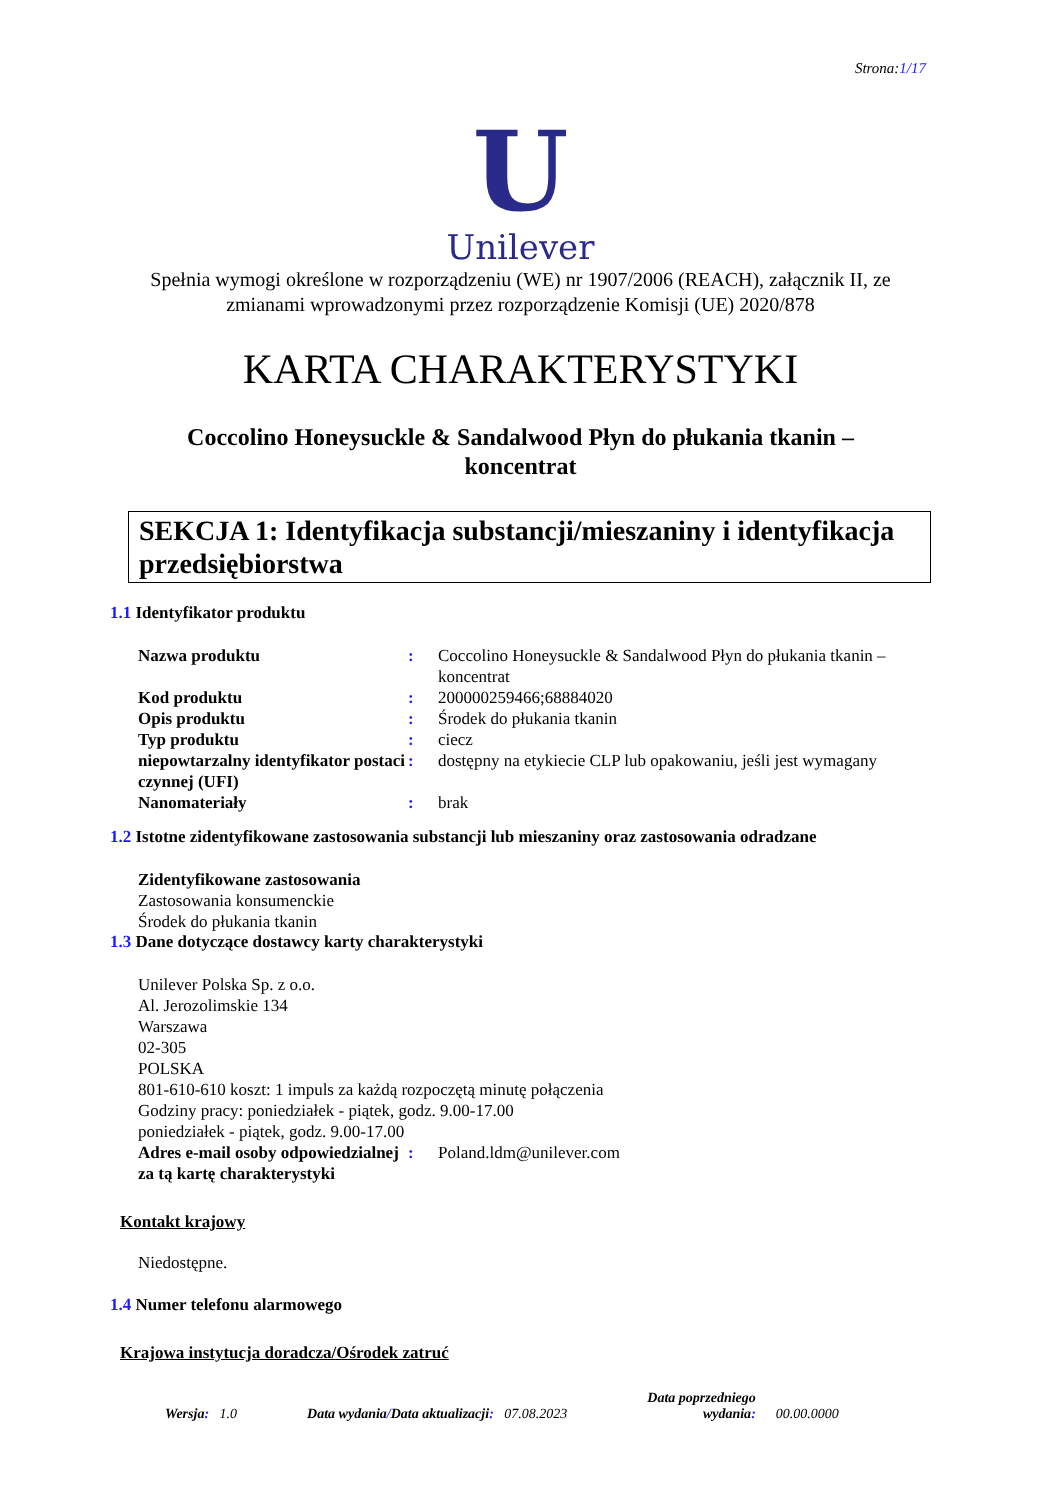Strona:1/17
U
Unilever
Spełnia wymogi określone w rozporządzeniu (WE) nr 1907/2006 (REACH), załącznik II, ze zmianami wprowadzonymi przez rozporządzenie Komisji (UE) 2020/878
KARTA CHARAKTERYSTYKI
Coccolino Honeysuckle & Sandalwood Płyn do płukania tkanin –
koncentrat
SEKCJA 1: Identyfikacja substancji/mieszaniny i identyfikacja przedsiębiorstwa
1.1 Identyfikator produktu
Nazwa produktu : Coccolino Honeysuckle & Sandalwood Płyn do płukania tkanin – koncentrat
Kod produktu : 200000259466;68884020
Opis produktu : Środek do płukania tkanin
Typ produktu : ciecz
niepowtarzalny identyfikator postaci czynnej (UFI)
: dostępny na etykiecie CLP lub opakowaniu, jeśli jest wymagany
Nanomateriały : brak
1.2 Istotne zidentyfikowane zastosowania substancji lub mieszaniny oraz zastosowania odradzane
Zidentyfikowane zastosowania
Zastosowania konsumenckie
Środek do płukania tkanin
1.3 Dane dotyczące dostawcy karty charakterystyki
Unilever Polska Sp. z o.o.
Al. Jerozolimskie 134
Warszawa
02-305
POLSKA
801-610-610 koszt: 1 impuls za każdą rozpoczętą minutę połączenia
Godziny pracy: poniedziałek - piątek, godz. 9.00-17.00
poniedziałek - piątek, godz. 9.00-17.00
Adres e-mail osoby odpowiedzialnej za tą kartę charakterystyki
: Poland.ldm@unilever.com
Kontakt krajowy
Niedostępne.
1.4 Numer telefonu alarmowego
Krajowa instytucja doradcza/Ośrodek zatruć
Wersja: 1.0
Data wydania/Data aktualizacji: 07.08.2023
Data poprzedniego
wydania:
00.00.0000